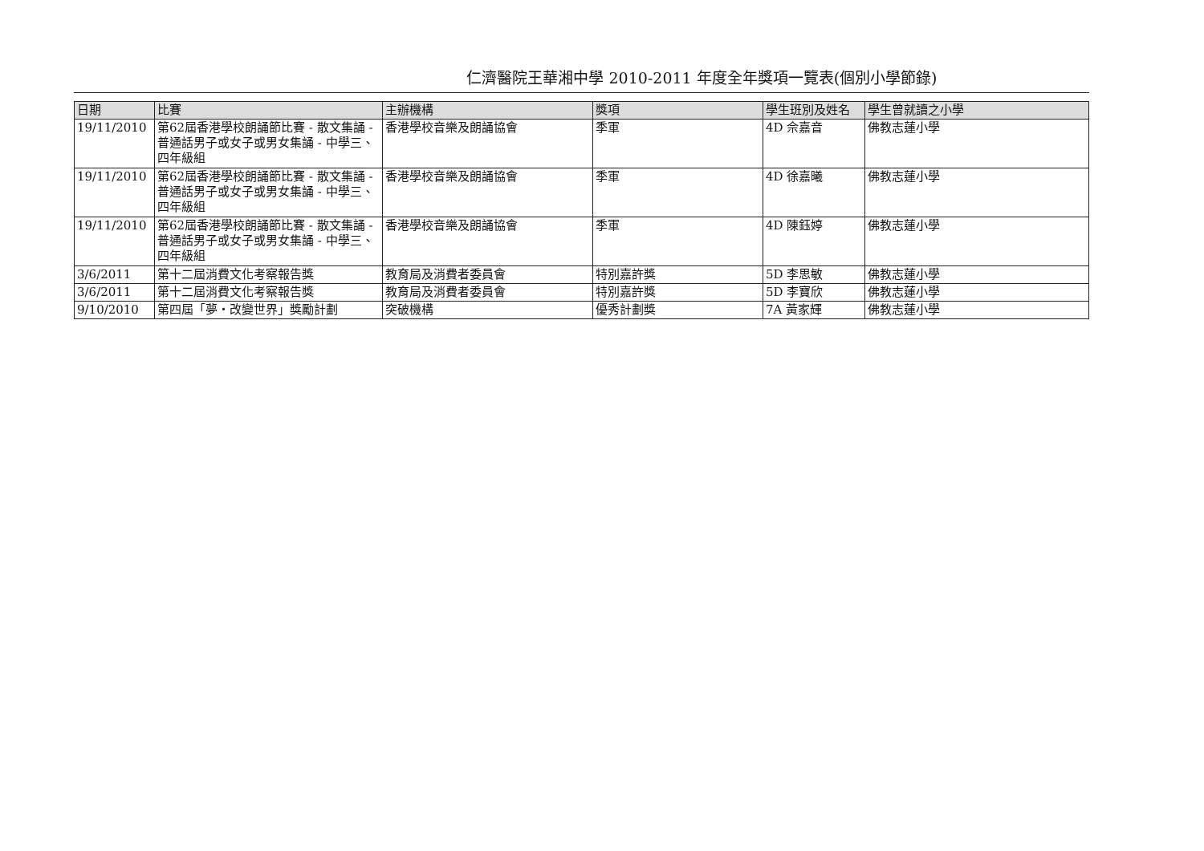仁濟醫院王華湘中學 2010-2011 年度全年獎項一覽表(個別小學節錄)
| 日期 | 比賽 | 主辦機構 | 獎項 | 學生班別及姓名 | 學生曾就讀之小學 |
| --- | --- | --- | --- | --- | --- |
| 19/11/2010 | 第62屆香港學校朗誦節比賽 - 散文集誦 - 普通話男子或女子或男女集誦 - 中學三、四年級組 | 香港學校音樂及朗誦協會 | 季軍 | 4D 佘嘉音 | 佛教志蓮小學 |
| 19/11/2010 | 第62屆香港學校朗誦節比賽 - 散文集誦 - 普通話男子或女子或男女集誦 - 中學三、四年級組 | 香港學校音樂及朗誦協會 | 季軍 | 4D 徐嘉曦 | 佛教志蓮小學 |
| 19/11/2010 | 第62屆香港學校朗誦節比賽 - 散文集誦 - 普通話男子或女子或男女集誦 - 中學三、四年級組 | 香港學校音樂及朗誦協會 | 季軍 | 4D 陳鈺婷 | 佛教志蓮小學 |
| 3/6/2011 | 第十二屆消費文化考察報告獎 | 教育局及消費者委員會 | 特別嘉許獎 | 5D 李思敏 | 佛教志蓮小學 |
| 3/6/2011 | 第十二屆消費文化考察報告獎 | 教育局及消費者委員會 | 特別嘉許獎 | 5D 李寶欣 | 佛教志蓮小學 |
| 9/10/2010 | 第四屆「夢・改變世界」獎勵計劃 | 突破機構 | 優秀計劃獎 | 7A 黃家輝 | 佛教志蓮小學 |